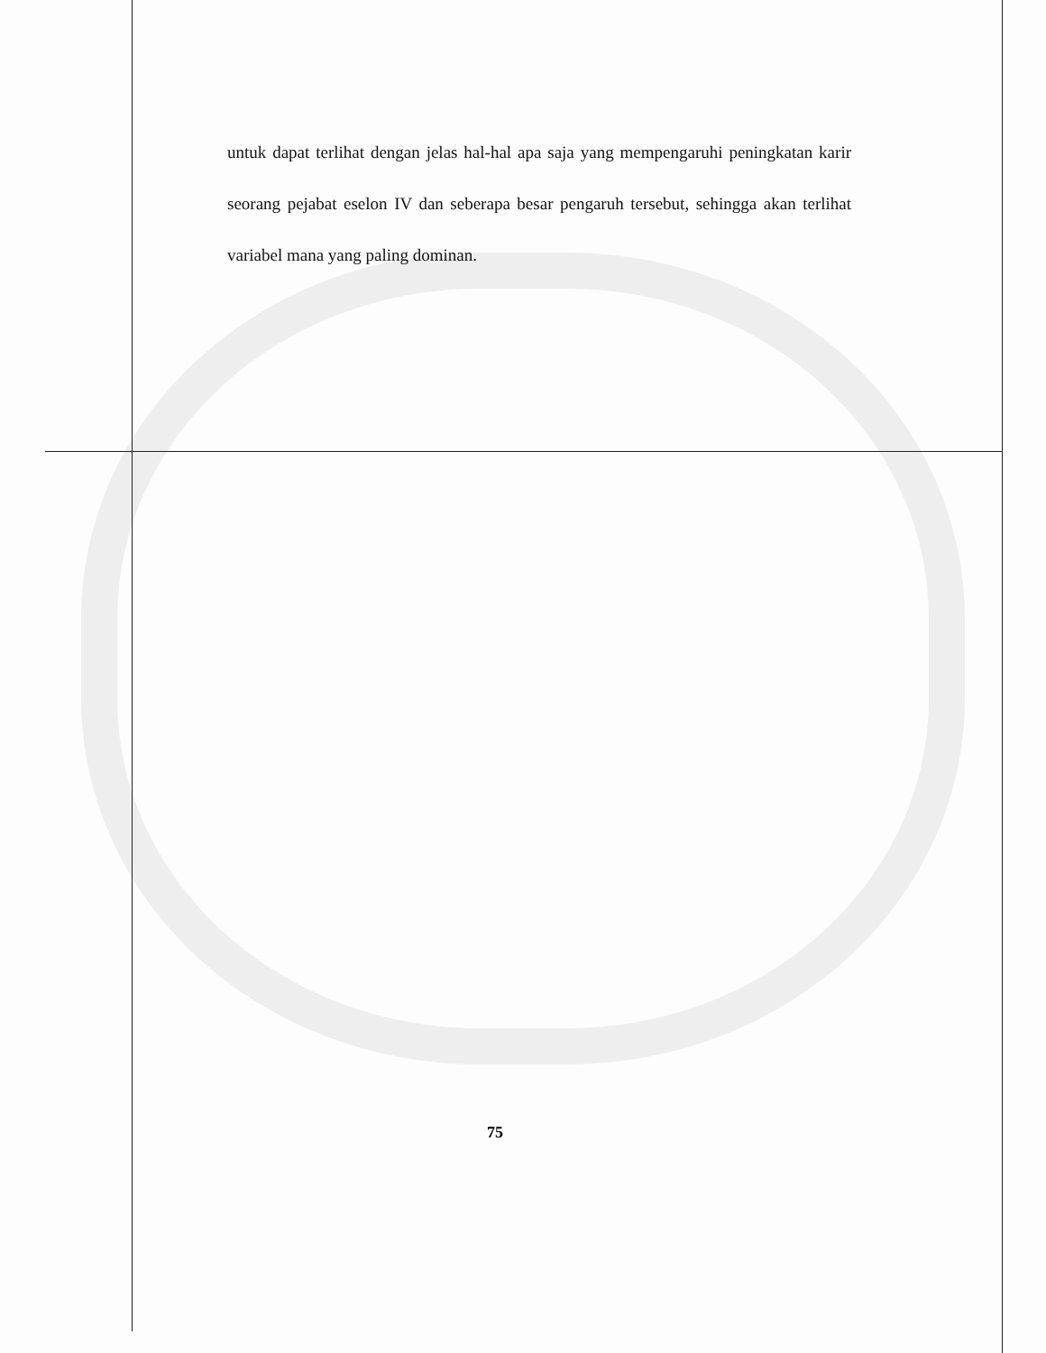untuk dapat terlihat dengan jelas hal-hal apa saja yang mempengaruhi peningkatan karir seorang pejabat eselon IV dan seberapa besar pengaruh tersebut, sehingga akan terlihat variabel mana yang paling dominan.
75